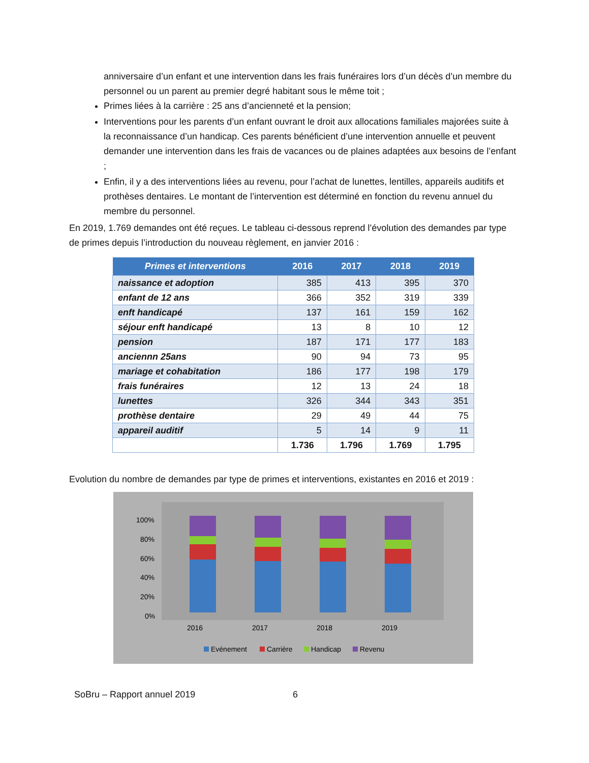anniversaire d’un enfant et une intervention dans les frais funéraires lors d’un décès d’un membre du personnel ou un parent au premier degré habitant sous le même toit ;
Primes liées à la carrière : 25 ans d’ancienneté et la pension;
Interventions pour les parents d’un enfant ouvrant le droit aux allocations familiales majorées suite à la reconnaissance d’un handicap. Ces parents bénéficient d’une intervention annuelle et peuvent demander une intervention dans les frais de vacances ou de plaines adaptées aux besoins de l’enfant ;
Enfin, il y a des interventions liées au revenu, pour l’achat de lunettes, lentilles, appareils auditifs et prothèses dentaires. Le montant de l’intervention est déterminé en fonction du revenu annuel du membre du personnel.
En 2019, 1.769 demandes ont été reçues. Le tableau ci-dessous reprend l’évolution des demandes par type de primes depuis l’introduction du nouveau règlement, en janvier 2016 :
| Primes et interventions | 2016 | 2017 | 2018 | 2019 |
| --- | --- | --- | --- | --- |
| naissance et adoption | 385 | 413 | 395 | 370 |
| enfant de 12 ans | 366 | 352 | 319 | 339 |
| enft handicapé | 137 | 161 | 159 | 162 |
| séjour enft handicapé | 13 | 8 | 10 | 12 |
| pension | 187 | 171 | 177 | 183 |
| anciennn 25ans | 90 | 94 | 73 | 95 |
| mariage et cohabitation | 186 | 177 | 198 | 179 |
| frais funéraires | 12 | 13 | 24 | 18 |
| lunettes | 326 | 344 | 343 | 351 |
| prothèse dentaire | 29 | 49 | 44 | 75 |
| appareil auditif | 5 | 14 | 9 | 11 |
| | 1.736 | 1.796 | 1.769 | 1.795 |
Evolution du nombre de demandes par type de primes et interventions, existantes en 2016 et 2019 :
100%
80%
60%
40%
20%
0%
2016
2017
2018
2019
Evénement
Carrière
Handicap
Revenu
SoBru – Rapport annuel 2019 6